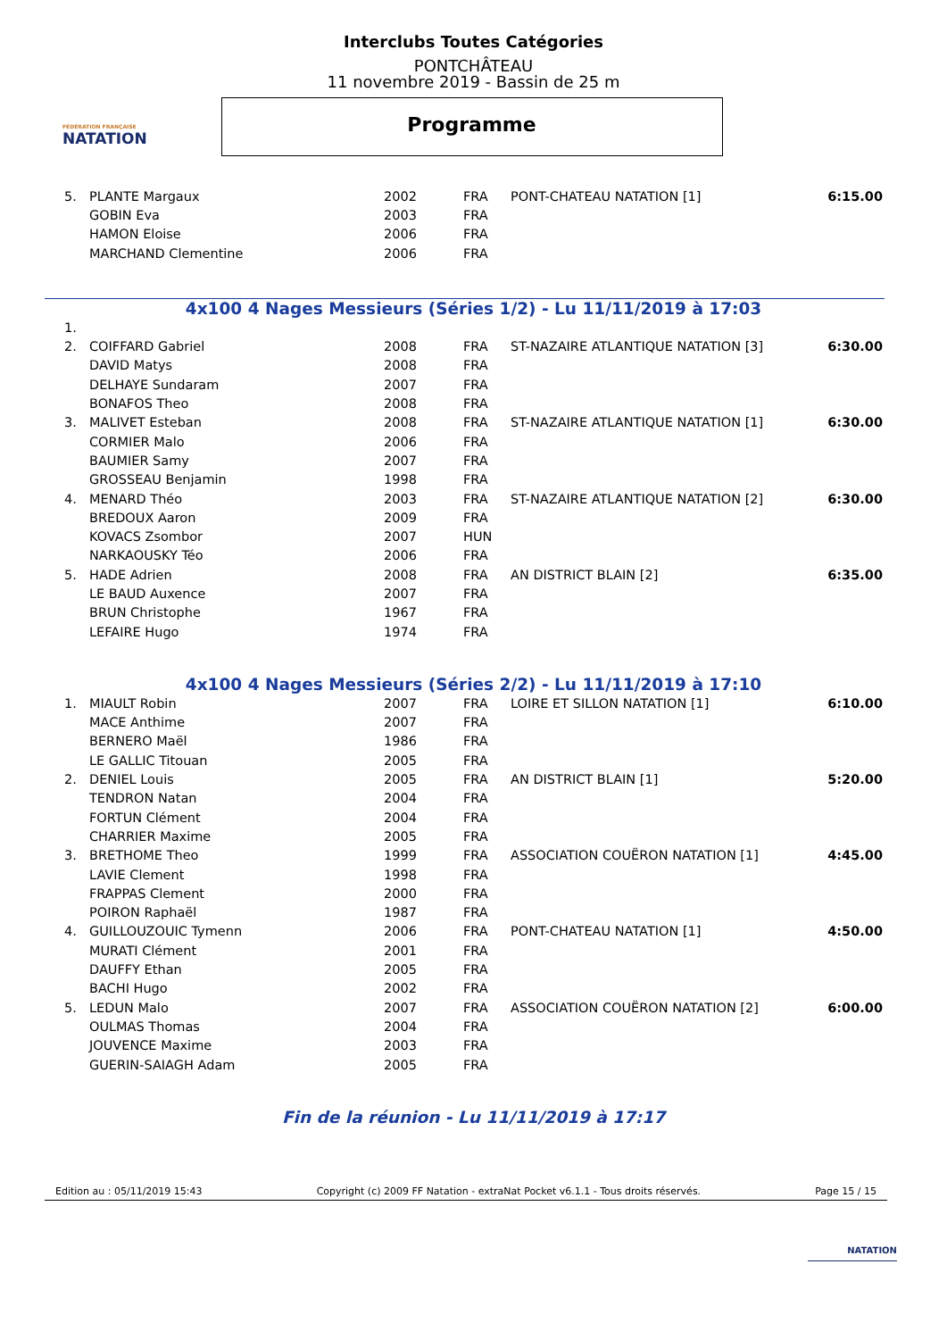FÉDÉRATION FRANÇAISE
NATATION
Interclubs Toutes Catégories
PONTCHÂTEAU
11 novembre 2019 - Bassin de 25 m
Programme
| 5. | PLANTE Margaux | 2002 | FRA | PONT-CHATEAU NATATION [1] | 6:15.00 |
| | GOBIN Eva | 2003 | FRA | | |
| | HAMON Eloise | 2006 | FRA | | |
| | MARCHAND Clementine | 2006 | FRA | | |
4x100 4 Nages Messieurs (Séries 1/2) - Lu 11/11/2019 à 17:03
| 1. | | | | | |
| 2. | COIFFARD Gabriel | 2008 | FRA | ST-NAZAIRE ATLANTIQUE NATATION [3] | 6:30.00 |
| | DAVID Matys | 2008 | FRA | | |
| | DELHAYE Sundaram | 2007 | FRA | | |
| | BONAFOS Theo | 2008 | FRA | | |
| 3. | MALIVET Esteban | 2008 | FRA | ST-NAZAIRE ATLANTIQUE NATATION [1] | 6:30.00 |
| | CORMIER Malo | 2006 | FRA | | |
| | BAUMIER Samy | 2007 | FRA | | |
| | GROSSEAU Benjamin | 1998 | FRA | | |
| 4. | MENARD Théo | 2003 | FRA | ST-NAZAIRE ATLANTIQUE NATATION [2] | 6:30.00 |
| | BREDOUX Aaron | 2009 | FRA | | |
| | KOVACS Zsombor | 2007 | HUN | | |
| | NARKAOUSKY Téo | 2006 | FRA | | |
| 5. | HADE Adrien | 2008 | FRA | AN DISTRICT BLAIN [2] | 6:35.00 |
| | LE BAUD Auxence | 2007 | FRA | | |
| | BRUN Christophe | 1967 | FRA | | |
| | LEFAIRE Hugo | 1974 | FRA | | |
4x100 4 Nages Messieurs (Séries 2/2) - Lu 11/11/2019 à 17:10
| 1. | MIAULT Robin | 2007 | FRA | LOIRE ET SILLON NATATION [1] | 6:10.00 |
| | MACE Anthime | 2007 | FRA | | |
| | BERNERO Maël | 1986 | FRA | | |
| | LE GALLIC Titouan | 2005 | FRA | | |
| 2. | DENIEL Louis | 2005 | FRA | AN DISTRICT BLAIN [1] | 5:20.00 |
| | TENDRON Natan | 2004 | FRA | | |
| | FORTUN Clément | 2004 | FRA | | |
| | CHARRIER Maxime | 2005 | FRA | | |
| 3. | BRETHOME Theo | 1999 | FRA | ASSOCIATION COUËRON NATATION [1] | 4:45.00 |
| | LAVIE Clement | 1998 | FRA | | |
| | FRAPPAS Clement | 2000 | FRA | | |
| | POIRON Raphaël | 1987 | FRA | | |
| 4. | GUILLOUZOUIC Tymenn | 2006 | FRA | PONT-CHATEAU NATATION [1] | 4:50.00 |
| | MURATI Clément | 2001 | FRA | | |
| | DAUFFY Ethan | 2005 | FRA | | |
| | BACHI Hugo | 2002 | FRA | | |
| 5. | LEDUN Malo | 2007 | FRA | ASSOCIATION COUËRON NATATION [2] | 6:00.00 |
| | OULMAS Thomas | 2004 | FRA | | |
| | JOUVENCE Maxime | 2003 | FRA | | |
| | GUERIN-SAIAGH Adam | 2005 | FRA | | |
Fin de la réunion - Lu 11/11/2019 à 17:17
Edition au : 05/11/2019 15:43 Copyright (c) 2009 FF Natation - extraNat Pocket v6.1.1 - Tous droits réservés. Page 15 / 15
NATATION